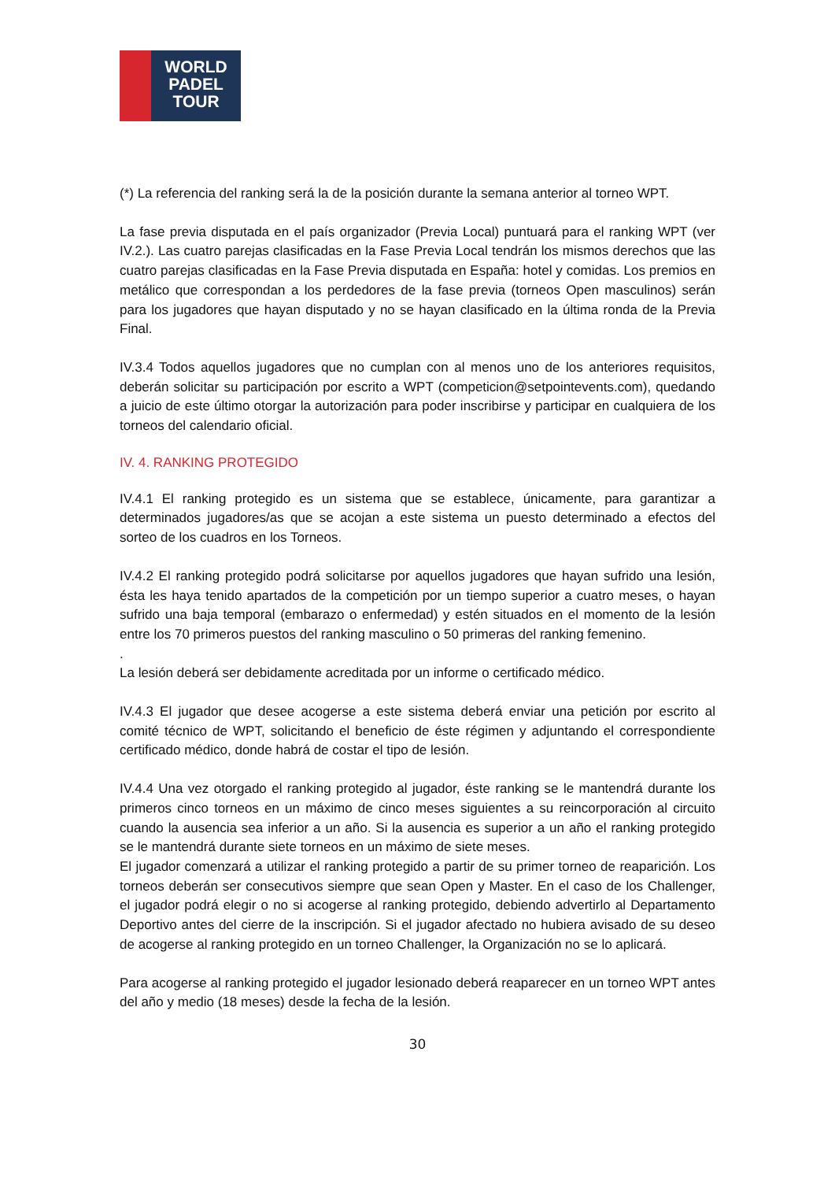WORLD
PADEL
TOUR
(*) La referencia del ranking será la de la posición durante la semana anterior al torneo WPT.
La fase previa disputada en el país organizador (Previa Local) puntuará para el ranking WPT (ver IV.2.). Las cuatro parejas clasificadas en la Fase Previa Local tendrán los mismos derechos que las cuatro parejas clasificadas en la Fase Previa disputada en España: hotel y comidas. Los premios en metálico que correspondan a los perdedores de la fase previa (torneos Open masculinos) serán para los jugadores que hayan disputado y no se hayan clasificado en la última ronda de la Previa Final.
IV.3.4 Todos aquellos jugadores que no cumplan con al menos uno de los anteriores requisitos, deberán solicitar su participación por escrito a WPT (competicion@setpointevents.com), quedando a juicio de este último otorgar la autorización para poder inscribirse y participar en cualquiera de los torneos del calendario oficial.
IV. 4. RANKING PROTEGIDO
IV.4.1 El ranking protegido es un sistema que se establece, únicamente, para garantizar a determinados jugadores/as que se acojan a este sistema un puesto determinado a efectos del sorteo de los cuadros en los Torneos.
IV.4.2 El ranking protegido podrá solicitarse por aquellos jugadores que hayan sufrido una lesión, ésta les haya tenido apartados de la competición por un tiempo superior a cuatro meses, o hayan sufrido una baja temporal (embarazo o enfermedad) y estén situados en el momento de la lesión entre los 70 primeros puestos del ranking masculino o 50 primeras del ranking femenino.
.
La lesión deberá ser debidamente acreditada por un informe o certificado médico.
IV.4.3 El jugador que desee acogerse a este sistema deberá enviar una petición por escrito al comité técnico de WPT, solicitando el beneficio de éste régimen y adjuntando el correspondiente certificado médico, donde habrá de costar el tipo de lesión.
IV.4.4 Una vez otorgado el ranking protegido al jugador, éste ranking se le mantendrá durante los primeros cinco torneos en un máximo de cinco meses siguientes a su reincorporación al circuito cuando la ausencia sea inferior a un año. Si la ausencia es superior a un año el ranking protegido se le mantendrá durante siete torneos en un máximo de siete meses.
El jugador comenzará a utilizar el ranking protegido a partir de su primer torneo de reaparición. Los torneos deberán ser consecutivos siempre que sean Open y Master. En el caso de los Challenger, el jugador podrá elegir o no si acogerse al ranking protegido, debiendo advertirlo al Departamento Deportivo antes del cierre de la inscripción. Si el jugador afectado no hubiera avisado de su deseo de acogerse al ranking protegido en un torneo Challenger, la Organización no se lo aplicará.
Para acogerse al ranking protegido el jugador lesionado deberá reaparecer en un torneo WPT antes del año y medio (18 meses) desde la fecha de la lesión.
30